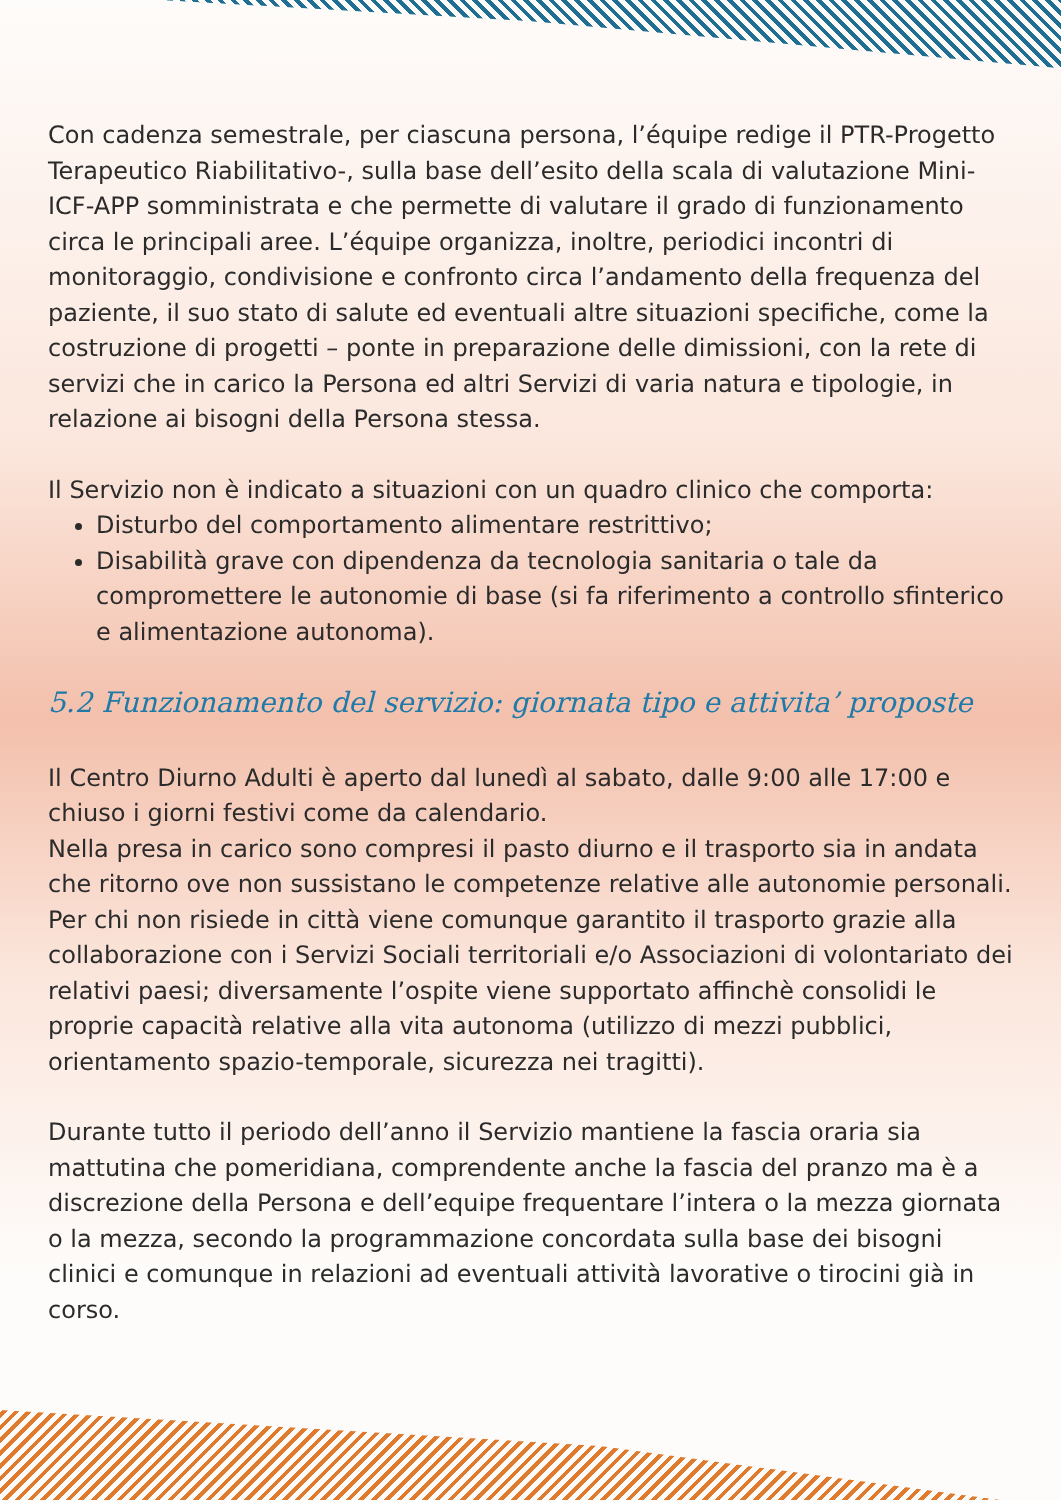Con cadenza semestrale, per ciascuna persona, l’équipe redige il PTR-Progetto Terapeutico Riabilitativo-, sulla base dell’esito della scala di valutazione Mini-ICF-APP somministrata e che permette di valutare il grado di funzionamento circa le principali aree. L’équipe organizza, inoltre, periodici incontri di monitoraggio, condivisione e confronto circa l’andamento della frequenza del paziente, il suo stato di salute ed eventuali altre situazioni specifiche, come la costruzione di progetti – ponte in preparazione delle dimissioni, con la rete di servizi che in carico la Persona ed altri Servizi di varia natura e tipologie, in relazione ai bisogni della Persona stessa.
Il Servizio non è indicato a situazioni con un quadro clinico che comporta:
Disturbo del comportamento alimentare restrittivo;
Disabilità grave con dipendenza da tecnologia sanitaria o tale da compromettere le autonomie di base (si fa riferimento a controllo sfinterico e alimentazione autonoma).
5.2 Funzionamento del servizio: giornata tipo e attivita’ proposte
Il Centro Diurno Adulti è aperto dal lunedì al sabato, dalle 9:00 alle 17:00 e chiuso i giorni festivi come da calendario.
Nella presa in carico sono compresi il pasto diurno e il trasporto sia in andata che ritorno ove non sussistano le competenze relative alle autonomie personali. Per chi non risiede in città viene comunque garantito il trasporto grazie alla collaborazione con i Servizi Sociali territoriali e/o Associazioni di volontariato dei relativi paesi; diversamente l’ospite viene supportato affinchè consolidi le proprie capacità relative alla vita autonoma (utilizzo di mezzi pubblici, orientamento spazio-temporale, sicurezza nei tragitti).
Durante tutto il periodo dell’anno il Servizio mantiene la fascia oraria sia mattutina che pomeridiana, comprendente anche la fascia del pranzo ma è a discrezione della Persona e dell’equipe frequentare l’intera o la mezza giornata o la mezza, secondo la programmazione concordata sulla base dei bisogni clinici e comunque in relazioni ad eventuali attività lavorative o tirocini già in corso.